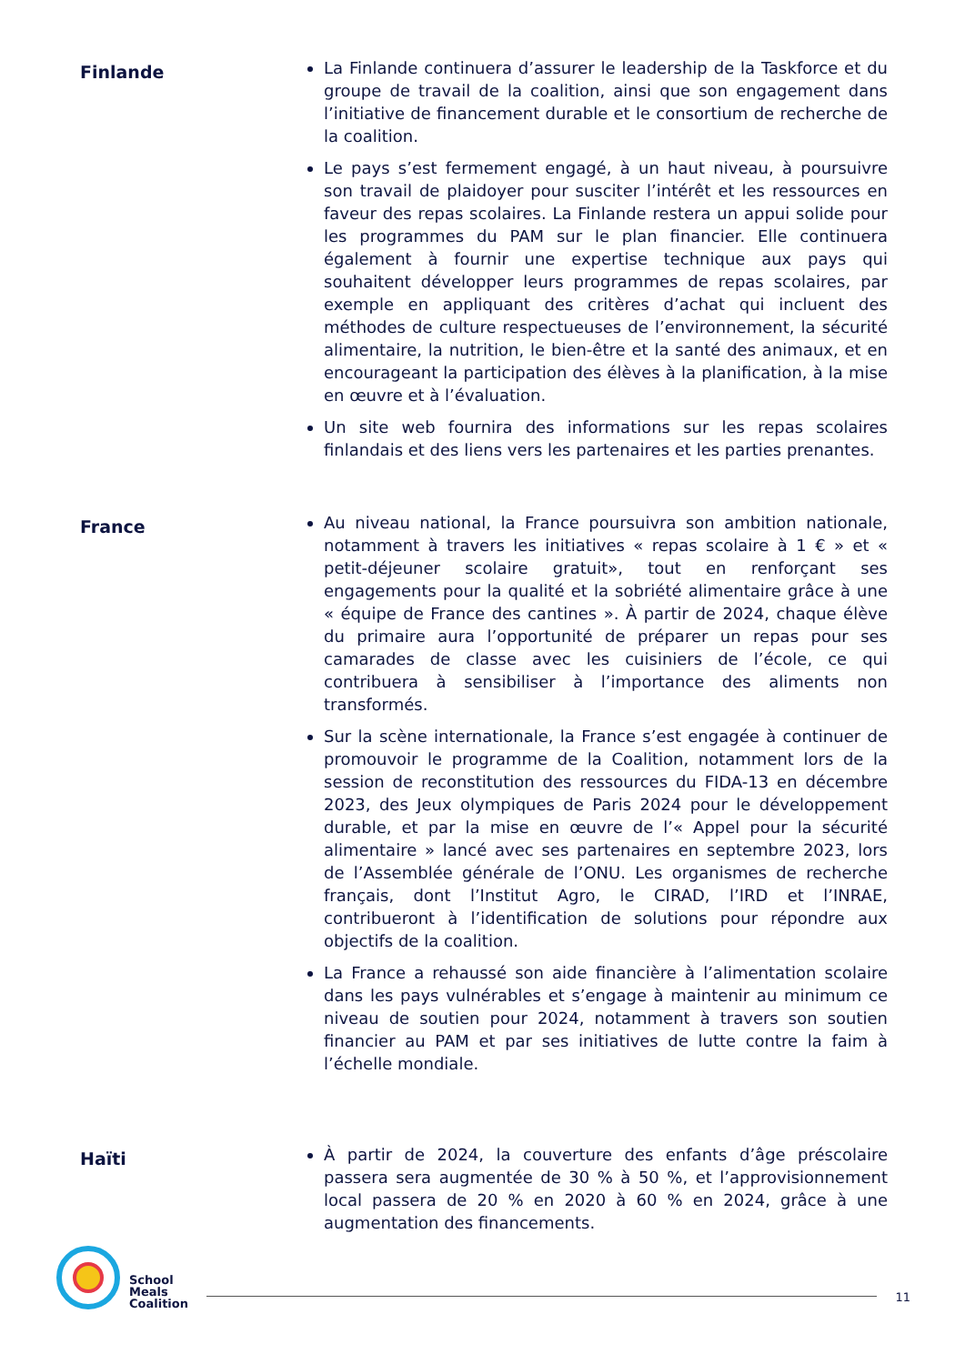Finlande
La Finlande continuera d’assurer le leadership de la Taskforce et du groupe de travail de la coalition, ainsi que son engagement dans l’initiative de financement durable et le consortium de recherche de la coalition.
Le pays s’est fermement engagé, à un haut niveau, à poursuivre son travail de plaidoyer pour susciter l’intérêt et les ressources en faveur des repas scolaires. La Finlande restera un appui solide pour les programmes du PAM sur le plan financier. Elle continuera également à fournir une expertise technique aux pays qui souhaitent développer leurs programmes de repas scolaires, par exemple en appliquant des critères d’achat qui incluent des méthodes de culture respectueuses de l’environnement, la sécurité alimentaire, la nutrition, le bien-être et la santé des animaux, et en encourageant la participation des élèves à la planification, à la mise en œuvre et à l’évaluation.
Un site web fournira des informations sur les repas scolaires finlandais et des liens vers les partenaires et les parties prenantes.
France
Au niveau national, la France poursuivra son ambition nationale, notamment à travers les initiatives « repas scolaire à 1 € » et « petit-déjeuner scolaire gratuit», tout en renforçant ses engagements pour la qualité et la sobriété alimentaire grâce à une « équipe de France des cantines ». À partir de 2024, chaque élève du primaire aura l’opportunité de préparer un repas pour ses camarades de classe avec les cuisiniers de l’école, ce qui contribuera à sensibiliser à l’importance des aliments non transformés.
Sur la scène internationale, la France s’est engagée à continuer de promouvoir le programme de la Coalition, notamment lors de la session de reconstitution des ressources du FIDA-13 en décembre 2023, des Jeux olympiques de Paris 2024 pour le développement durable, et par la mise en œuvre de l’« Appel pour la sécurité alimentaire » lancé avec ses partenaires en septembre 2023, lors de l’Assemblée générale de l’ONU. Les organismes de recherche français, dont l’Institut Agro, le CIRAD, l’IRD et l’INRAE, contribueront à l’identification de solutions pour répondre aux objectifs de la coalition.
La France a rehaussé son aide financière à l’alimentation scolaire dans les pays vulnérables et s’engage à maintenir au minimum ce niveau de soutien pour 2024, notamment à travers son soutien financier au PAM et par ses initiatives de lutte contre la faim à l’échelle mondiale.
Haïti
À partir de 2024, la couverture des enfants d’âge préscolaire passera sera augmentée de 30 % à 50 %, et l’approvisionnement local passera de 20 % en 2020 à 60 % en 2024, grâce à une augmentation des financements.
School
Meals
Coalition
11